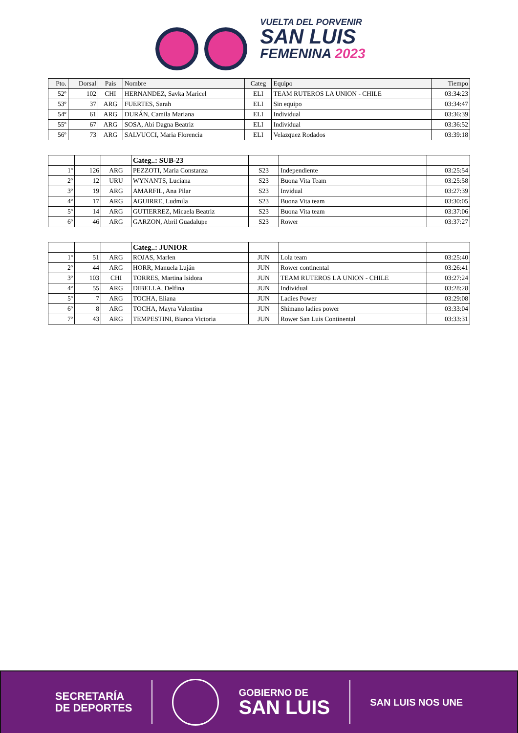VUELTA DEL PORVENIR
SAN LUIS
FEMENINA 2023
| Pto. | Dorsal | Pais | Nombre | Categ | Equipo | Tiempo |
| --- | --- | --- | --- | --- | --- | --- |
| 52º | 102 | CHI | HERNANDEZ, Savka Maricel | ELI | TEAM RUTEROS LA UNION - CHILE | 03:34:23 |
| 53º | 37 | ARG | FUERTES, Sarah | ELI | Sin equipo | 03:34:47 |
| 54º | 61 | ARG | DURÁN, Camila Mariana | ELI | Individual | 03:36:39 |
| 55º | 67 | ARG | SOSA, Abi Dagna Beatriz | ELI | Individual | 03:36:52 |
| 56º | 73 | ARG | SALVUCCI, Maria Florencia | ELI | Velazquez Rodados | 03:39:18 |
| | | | Categ..: SUB-23 | | | |
| 1º | 126 | ARG | PEZZOTI, Maria Constanza | S23 | Independiente | 03:25:54 |
| 2º | 12 | URU | WYNANTS, Luciana | S23 | Buona Vita Team | 03:25:58 |
| 3º | 19 | ARG | AMARFIL, Ana Pilar | S23 | Invidual | 03:27:39 |
| 4º | 17 | ARG | AGUIRRE, Ludmila | S23 | Buona Vita team | 03:30:05 |
| 5º | 14 | ARG | GUTIERREZ, Micaela Beatriz | S23 | Buona Vita team | 03:37:06 |
| 6º | 46 | ARG | GARZON, Abril Guadalupe | S23 | Rower | 03:37:27 |
| | | | Categ..: JUNIOR | | | |
| 1º | 51 | ARG | ROJAS, Marlen | JUN | Lola team | 03:25:40 |
| 2º | 44 | ARG | HORR, Manuela Luján | JUN | Rower continental | 03:26:41 |
| 3º | 103 | CHI | TORRES, Martina Isidora | JUN | TEAM RUTEROS LA UNION - CHILE | 03:27:24 |
| 4º | 55 | ARG | DIBELLA, Delfina | JUN | Individual | 03:28:28 |
| 5º | 7 | ARG | TOCHA, Eliana | JUN | Ladies Power | 03:29:08 |
| 6º | 8 | ARG | TOCHA, Mayra Valentina | JUN | Shimano ladies power | 03:33:04 |
| 7º | 43 | ARG | TEMPESTINI, Bianca Victoria | JUN | Rower San Luis Continental | 03:33:31 |
SECRETARÍA
DE DEPORTES
GOBIERNO DE
SAN LUIS
SAN LUIS NOS UNE